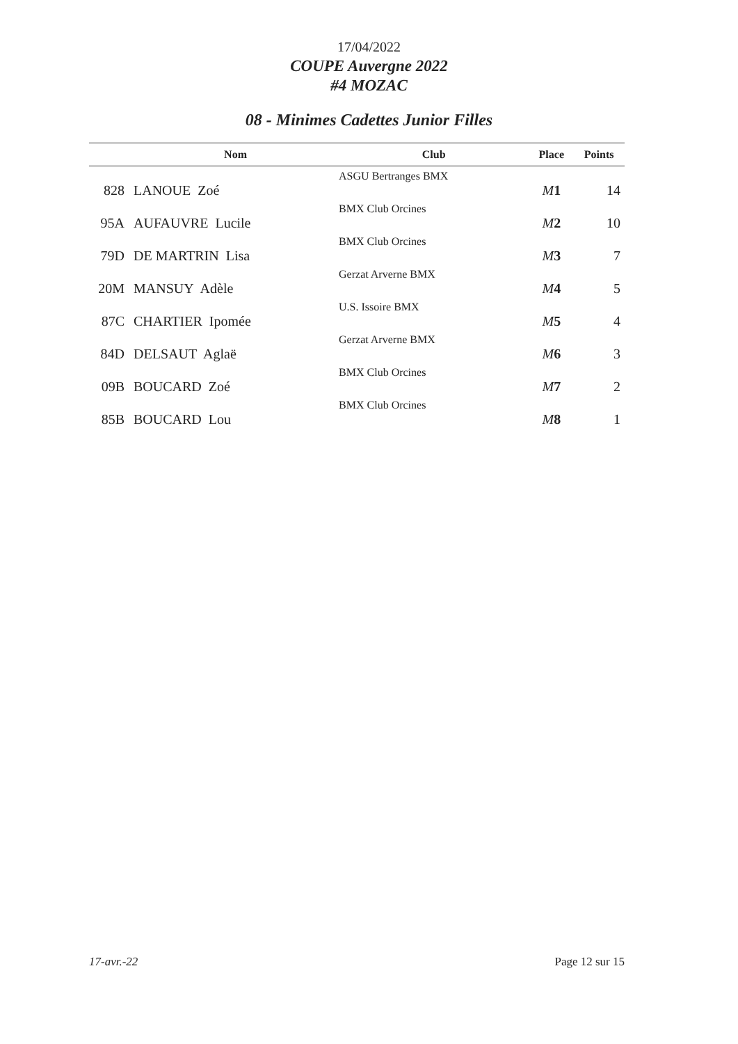17/04/2022
COUPE Auvergne 2022
#4 MOZAC
08 - Minimes Cadettes Junior Filles
| | Nom | Club | Place | Points |
| --- | --- | --- | --- | --- |
| 828 | LANOUE Zoé | ASGU Bertranges BMX | M 1 | 14 |
| 95A | AUFAUVRE Lucile | BMX Club Orcines | M 2 | 10 |
| 79D | DE MARTRIN Lisa | BMX Club Orcines | M 3 | 7 |
| 20M | MANSUY Adèle | Gerzat Arverne BMX | M 4 | 5 |
| 87C | CHARTIER Ipomée | U.S. Issoire BMX | M 5 | 4 |
| 84D | DELSAUT Aglaë | Gerzat Arverne BMX | M 6 | 3 |
| 09B | BOUCARD Zoé | BMX Club Orcines | M 7 | 2 |
| 85B | BOUCARD Lou | BMX Club Orcines | M 8 | 1 |
17-avr.-22 Page 12 sur 15